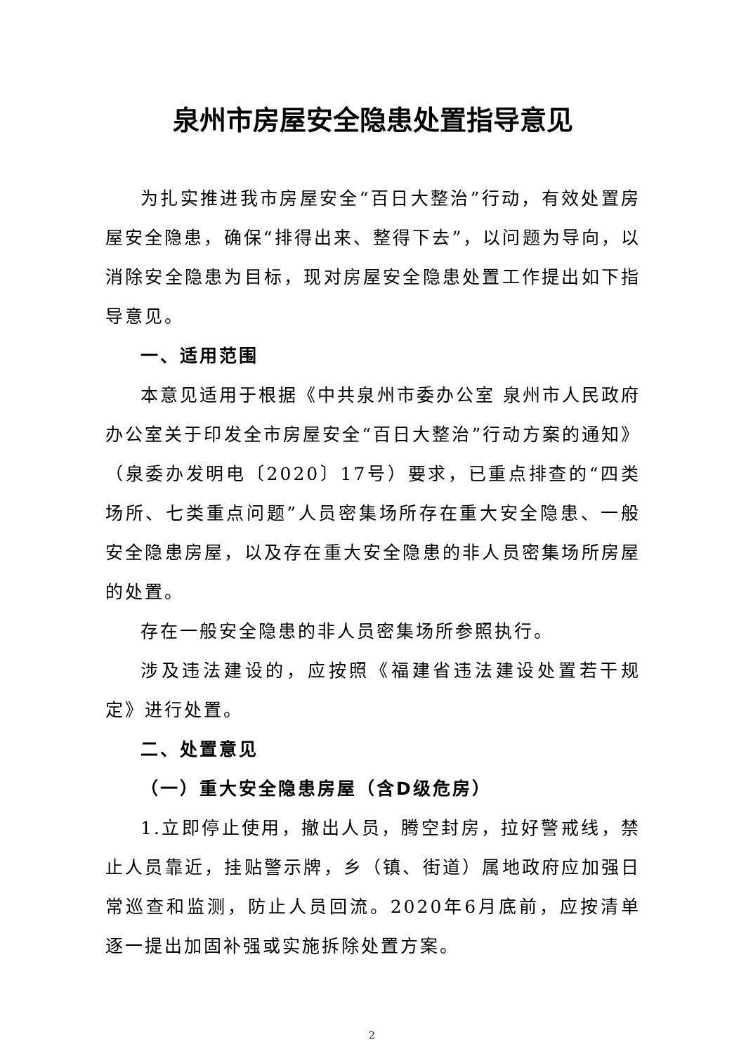泉州市房屋安全隐患处置指导意见
为扎实推进我市房屋安全“百日大整治”行动，有效处置房屋安全隐患，确保“排得出来、整得下去”，以问题为导向，以消除安全隐患为目标，现对房屋安全隐患处置工作提出如下指导意见。
一、适用范围
本意见适用于根据《中共泉州市委办公室 泉州市人民政府办公室关于印发全市房屋安全“百日大整治”行动方案的通知》（泉委办发明电〔2020〕17号）要求，已重点排查的“四类场所、七类重点问题”人员密集场所存在重大安全隐患、一般安全隐患房屋，以及存在重大安全隐患的非人员密集场所房屋的处置。
存在一般安全隐患的非人员密集场所参照执行。
涉及违法建设的，应按照《福建省违法建设处置若干规定》进行处置。
二、处置意见
（一）重大安全隐患房屋（含D级危房）
1.立即停止使用，撤出人员，腾空封房，拉好警戒线，禁止人员靠近，挂贴警示牌，乡（镇、街道）属地政府应加强日常巡查和监测，防止人员回流。2020年6月底前，应按清单逐一提出加固补强或实施拆除处置方案。
2